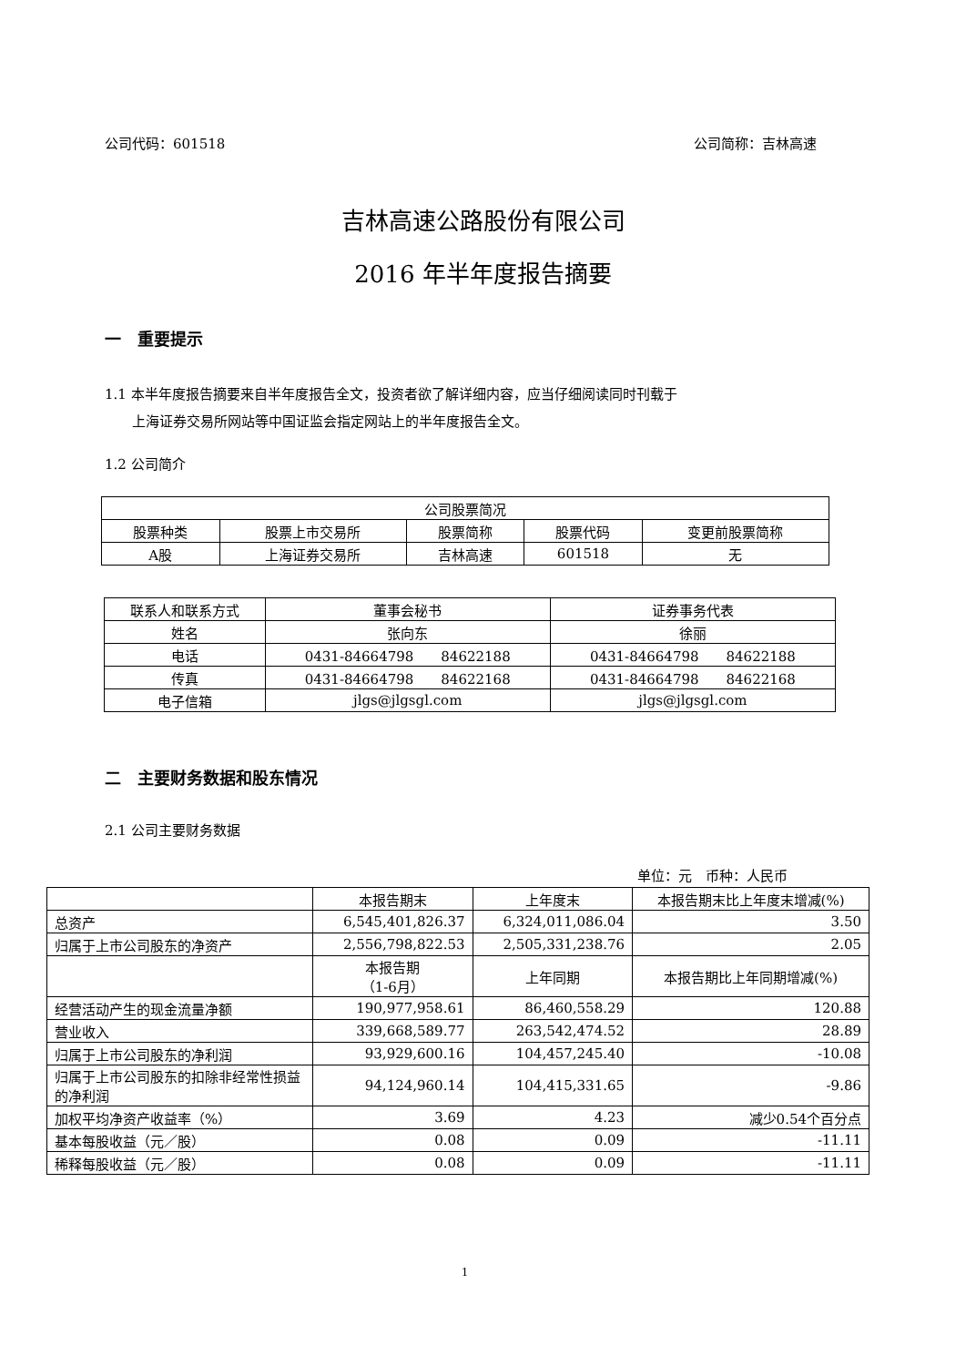公司代码：601518 公司简称：吉林高速
吉林高速公路股份有限公司
2016 年半年度报告摘要
一　重要提示
1.1 本半年度报告摘要来自半年度报告全文，投资者欲了解详细内容，应当仔细阅读同时刊载于
　　上海证券交易所网站等中国证监会指定网站上的半年度报告全文。
1.2 公司简介
| 公司股票简况 | | | | |
| --- | --- | --- | --- | --- |
| 股票种类 | 股票上市交易所 | 股票简称 | 股票代码 | 变更前股票简称 |
| A股 | 上海证券交易所 | 吉林高速 | 601518 | 无 |
| 联系人和联系方式 | 董事会秘书 | 证券事务代表 |
| --- | --- | --- |
| 姓名 | 张向东 | 徐丽 |
| 电话 | 0431-84664798 84622188 | 0431-84664798 84622188 |
| 传真 | 0431-84664798 84622168 | 0431-84664798 84622168 |
| 电子信箱 | jlgs@jlgsgl.com | jlgs@jlgsgl.com |
二　主要财务数据和股东情况
2.1 公司主要财务数据
单位：元　币种：人民币
| | 本报告期末 | 上年度末 | 本报告期末比上年度末增减(%) |
| 总资产 | 6,545,401,826.37 | 6,324,011,086.04 | 3.50 |
| 归属于上市公司股东的净资产 | 2,556,798,822.53 | 2,505,331,238.76 | 2.05 |
| | 本报告期 （1-6月） | 上年同期 | 本报告期比上年同期增减(%) |
| 经营活动产生的现金流量净额 | 190,977,958.61 | 86,460,558.29 | 120.88 |
| 营业收入 | 339,668,589.77 | 263,542,474.52 | 28.89 |
| 归属于上市公司股东的净利润 | 93,929,600.16 | 104,457,245.40 | -10.08 |
| 归属于上市公司股东的扣除非经常性损益的净利润 | 94,124,960.14 | 104,415,331.65 | -9.86 |
| 加权平均净资产收益率（%） | 3.69 | 4.23 | 减少0.54个百分点 |
| 基本每股收益（元／股） | 0.08 | 0.09 | -11.11 |
| 稀释每股收益（元／股） | 0.08 | 0.09 | -11.11 |
1